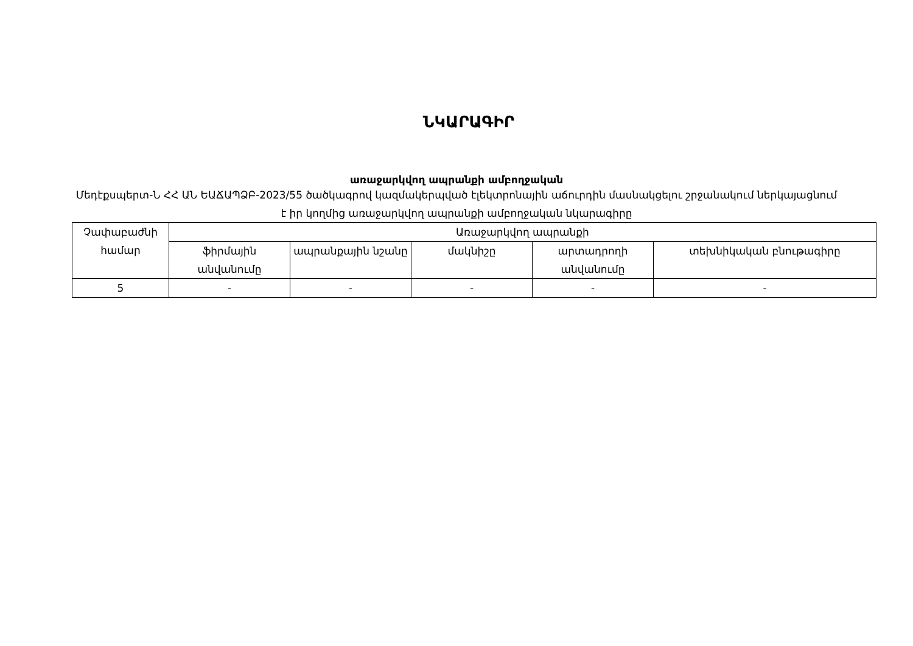ՆԿԱՐԱԳԻՐ
առաջարկվող ապրանքի ամբողջական
Մեդէքսպերտ-Ն ՀՀ ԱՆ ԵԱՃԱՊՁԲ-2023/55 ծածկագրով կազմակերպված էլեկտրոնային աճուրդին մասնակցելու շրջանակում ներկայացնում է իր կողմից առաջարկվող ապրանքի ամբողջական նկարագիրը
| Չափաբաժնի համար | Առաջարկվող ապրանքի | | | | |
| | ֆիրմային անվանումը | ապրանքային նշանը | մակնիշը | արտադրողի անվանումը | տեխնիկական բնութագիրը |
| 5 | - | - | - | - | - |